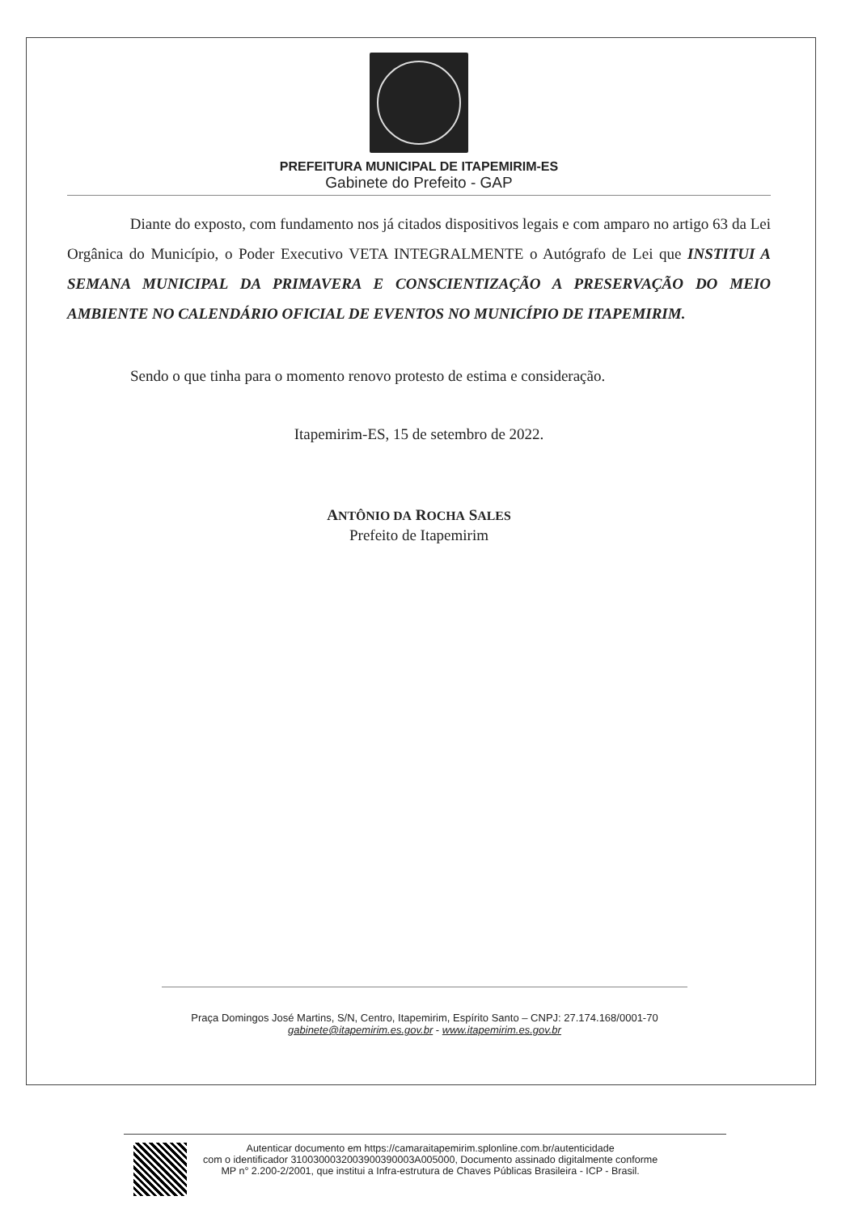PREFEITURA MUNICIPAL DE ITAPEMIRIM-ES
Gabinete do Prefeito - GAP
Diante do exposto, com fundamento nos já citados dispositivos legais e com amparo no artigo 63 da Lei Orgânica do Município, o Poder Executivo VETA INTEGRALMENTE o Autógrafo de Lei que INSTITUI A SEMANA MUNICIPAL DA PRIMAVERA E CONSCIENTIZAÇÃO A PRESERVAÇÃO DO MEIO AMBIENTE NO CALENDÁRIO OFICIAL DE EVENTOS NO MUNICÍPIO DE ITAPEMIRIM.
Sendo o que tinha para o momento renovo protesto de estima e consideração.
Itapemirim-ES, 15 de setembro de 2022.
ANTÔNIO DA ROCHA SALES
Prefeito de Itapemirim
Praça Domingos José Martins, S/N, Centro, Itapemirim, Espírito Santo – CNPJ: 27.174.168/0001-70
gabinete@itapemirim.es.gov.br - www.itapemirim.es.gov.br
Autenticar documento em https://camaraitapemirim.splonline.com.br/autenticidade
com o identificador 3100300032003900390003A005000, Documento assinado digitalmente conforme
MP n° 2.200-2/2001, que institui a Infra-estrutura de Chaves Públicas Brasileira - ICP - Brasil.